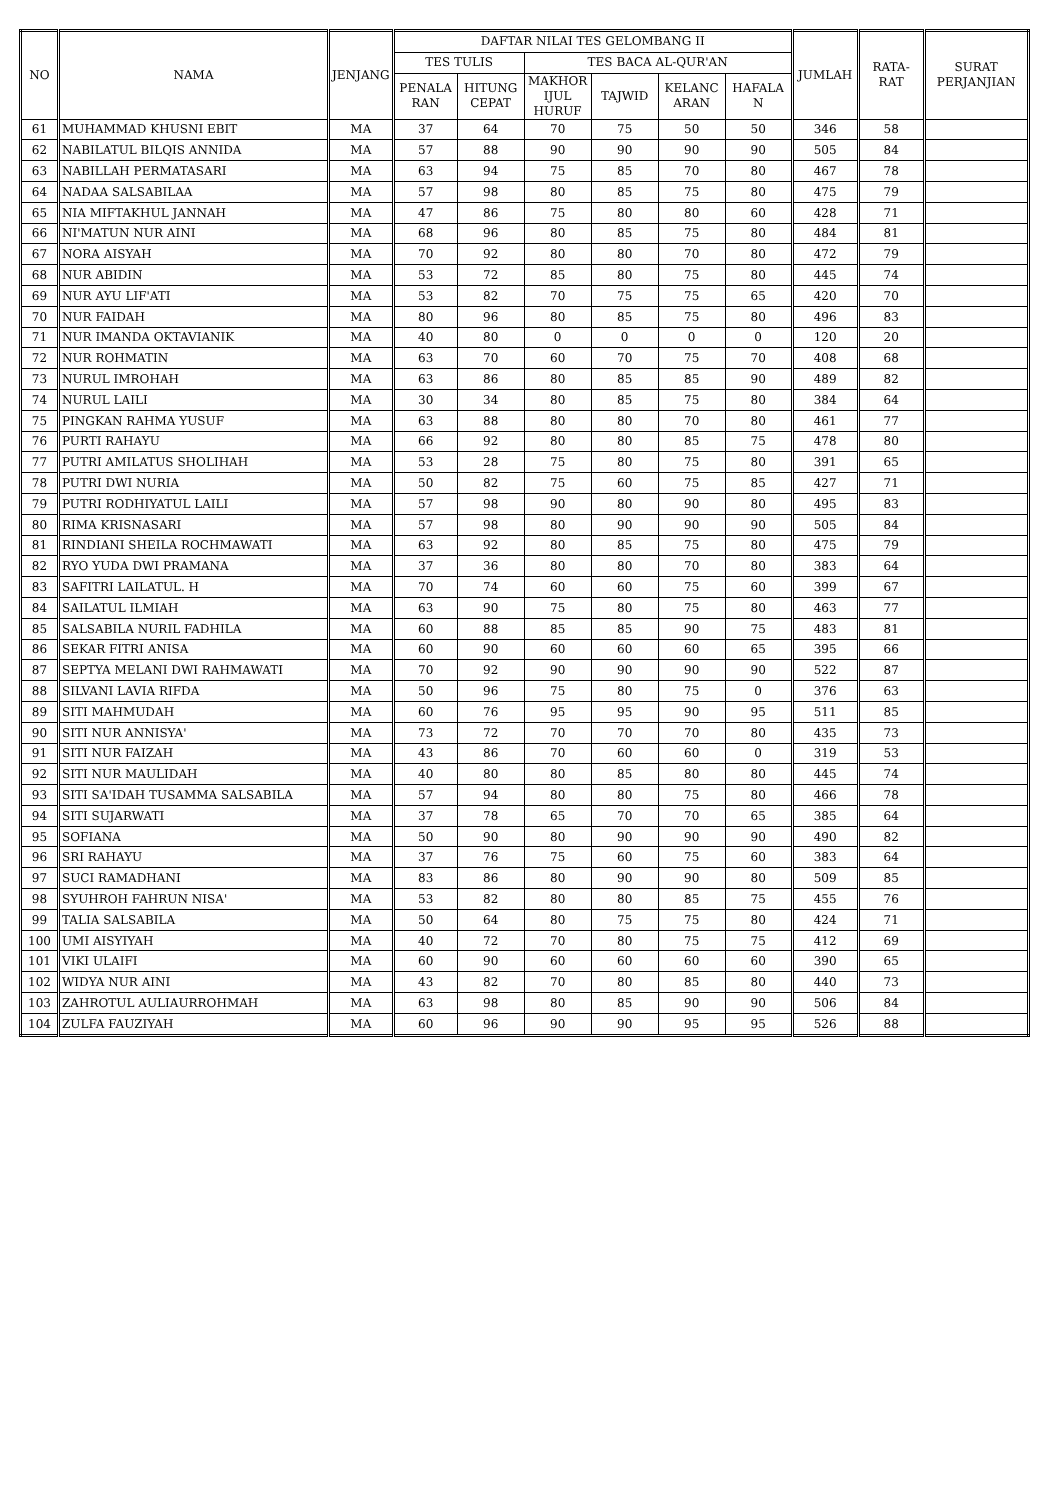| NO | NAMA | JENJANG | DAFTAR NILAI TES GELOMBANG II | | | | | | JUMLAH | RATA- RAT | SURAT PERJANJIAN |
| --- | --- | --- | --- | --- | --- | --- | --- | --- | --- | --- | --- |
| | | | TES TULIS | | TES BACA AL-QUR'AN | | | | | | |
| | | | PENALA RAN | HITUNG CEPAT | MAKHOR IJUL HURUF | TAJWID | KELANC ARAN | HAFALA N | | | |
| 61 | MUHAMMAD KHUSNI EBIT | MA | 37 | 64 | 70 | 75 | 50 | 50 | 346 | 58 | |
| 62 | NABILATUL BILQIS ANNIDA | MA | 57 | 88 | 90 | 90 | 90 | 90 | 505 | 84 | |
| 63 | NABILLAH PERMATASARI | MA | 63 | 94 | 75 | 85 | 70 | 80 | 467 | 78 | |
| 64 | NADAA SALSABILAA | MA | 57 | 98 | 80 | 85 | 75 | 80 | 475 | 79 | |
| 65 | NIA MIFTAKHUL JANNAH | MA | 47 | 86 | 75 | 80 | 80 | 60 | 428 | 71 | |
| 66 | NI'MATUN NUR AINI | MA | 68 | 96 | 80 | 85 | 75 | 80 | 484 | 81 | |
| 67 | NORA AISYAH | MA | 70 | 92 | 80 | 80 | 70 | 80 | 472 | 79 | |
| 68 | NUR ABIDIN | MA | 53 | 72 | 85 | 80 | 75 | 80 | 445 | 74 | |
| 69 | NUR AYU LIF'ATI | MA | 53 | 82 | 70 | 75 | 75 | 65 | 420 | 70 | |
| 70 | NUR FAIDAH | MA | 80 | 96 | 80 | 85 | 75 | 80 | 496 | 83 | |
| 71 | NUR IMANDA OKTAVIANIK | MA | 40 | 80 | 0 | 0 | 0 | 0 | 120 | 20 | |
| 72 | NUR ROHMATIN | MA | 63 | 70 | 60 | 70 | 75 | 70 | 408 | 68 | |
| 73 | NURUL IMROHAH | MA | 63 | 86 | 80 | 85 | 85 | 90 | 489 | 82 | |
| 74 | NURUL LAILI | MA | 30 | 34 | 80 | 85 | 75 | 80 | 384 | 64 | |
| 75 | PINGKAN RAHMA YUSUF | MA | 63 | 88 | 80 | 80 | 70 | 80 | 461 | 77 | |
| 76 | PURTI RAHAYU | MA | 66 | 92 | 80 | 80 | 85 | 75 | 478 | 80 | |
| 77 | PUTRI AMILATUS SHOLIHAH | MA | 53 | 28 | 75 | 80 | 75 | 80 | 391 | 65 | |
| 78 | PUTRI DWI NURIA | MA | 50 | 82 | 75 | 60 | 75 | 85 | 427 | 71 | |
| 79 | PUTRI RODHIYATUL LAILI | MA | 57 | 98 | 90 | 80 | 90 | 80 | 495 | 83 | |
| 80 | RIMA KRISNASARI | MA | 57 | 98 | 80 | 90 | 90 | 90 | 505 | 84 | |
| 81 | RINDIANI SHEILA ROCHMAWATI | MA | 63 | 92 | 80 | 85 | 75 | 80 | 475 | 79 | |
| 82 | RYO YUDA DWI PRAMANA | MA | 37 | 36 | 80 | 80 | 70 | 80 | 383 | 64 | |
| 83 | SAFITRI LAILATUL. H | MA | 70 | 74 | 60 | 60 | 75 | 60 | 399 | 67 | |
| 84 | SAILATUL ILMIAH | MA | 63 | 90 | 75 | 80 | 75 | 80 | 463 | 77 | |
| 85 | SALSABILA NURIL FADHILA | MA | 60 | 88 | 85 | 85 | 90 | 75 | 483 | 81 | |
| 86 | SEKAR FITRI ANISA | MA | 60 | 90 | 60 | 60 | 60 | 65 | 395 | 66 | |
| 87 | SEPTYA MELANI DWI RAHMAWATI | MA | 70 | 92 | 90 | 90 | 90 | 90 | 522 | 87 | |
| 88 | SILVANI LAVIA RIFDA | MA | 50 | 96 | 75 | 80 | 75 | 0 | 376 | 63 | |
| 89 | SITI MAHMUDAH | MA | 60 | 76 | 95 | 95 | 90 | 95 | 511 | 85 | |
| 90 | SITI NUR ANNISYA' | MA | 73 | 72 | 70 | 70 | 70 | 80 | 435 | 73 | |
| 91 | SITI NUR FAIZAH | MA | 43 | 86 | 70 | 60 | 60 | 0 | 319 | 53 | |
| 92 | SITI NUR MAULIDAH | MA | 40 | 80 | 80 | 85 | 80 | 80 | 445 | 74 | |
| 93 | SITI SA'IDAH TUSAMMA SALSABILA | MA | 57 | 94 | 80 | 80 | 75 | 80 | 466 | 78 | |
| 94 | SITI SUJARWATI | MA | 37 | 78 | 65 | 70 | 70 | 65 | 385 | 64 | |
| 95 | SOFIANA | MA | 50 | 90 | 80 | 90 | 90 | 90 | 490 | 82 | |
| 96 | SRI RAHAYU | MA | 37 | 76 | 75 | 60 | 75 | 60 | 383 | 64 | |
| 97 | SUCI RAMADHANI | MA | 83 | 86 | 80 | 90 | 90 | 80 | 509 | 85 | |
| 98 | SYUHROH FAHRUN NISA' | MA | 53 | 82 | 80 | 80 | 85 | 75 | 455 | 76 | |
| 99 | TALIA SALSABILA | MA | 50 | 64 | 80 | 75 | 75 | 80 | 424 | 71 | |
| 100 | UMI AISYIYAH | MA | 40 | 72 | 70 | 80 | 75 | 75 | 412 | 69 | |
| 101 | VIKI ULAIFI | MA | 60 | 90 | 60 | 60 | 60 | 60 | 390 | 65 | |
| 102 | WIDYA NUR AINI | MA | 43 | 82 | 70 | 80 | 85 | 80 | 440 | 73 | |
| 103 | ZAHROTUL AULIAURROHMAH | MA | 63 | 98 | 80 | 85 | 90 | 90 | 506 | 84 | |
| 104 | ZULFA FAUZIYAH | MA | 60 | 96 | 90 | 90 | 95 | 95 | 526 | 88 | |